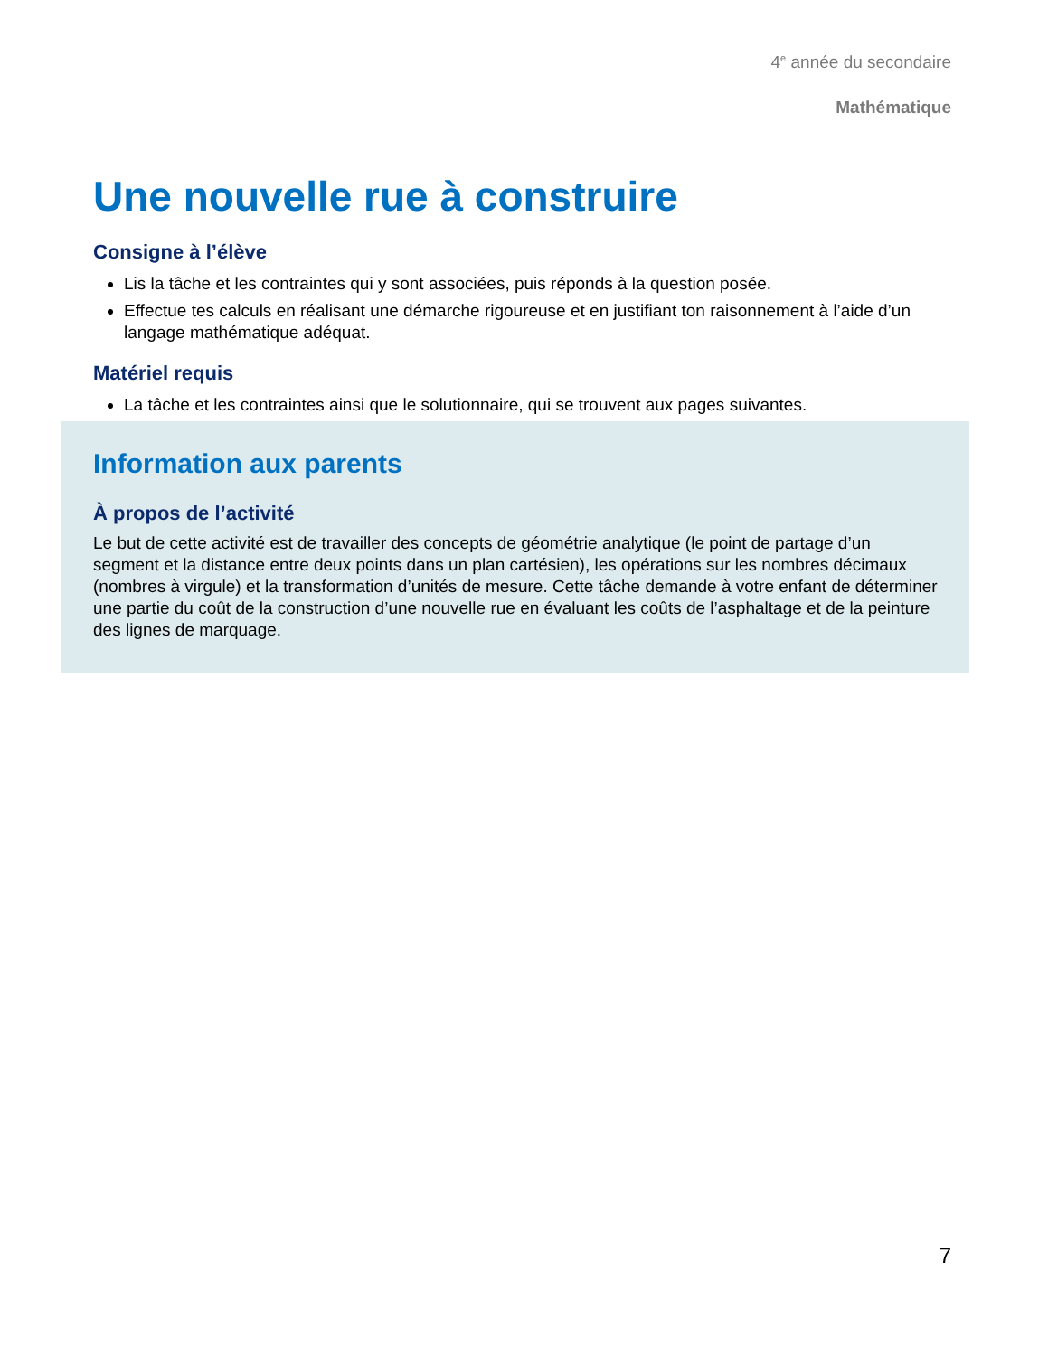4<sup>e</sup> année du secondaire
Mathématique
Une nouvelle rue à construire
Consigne à l’élève
Lis la tâche et les contraintes qui y sont associées, puis réponds à la question posée.
Effectue tes calculs en réalisant une démarche rigoureuse et en justifiant ton raisonnement à l’aide d’un langage mathématique adéquat.
Matériel requis
La tâche et les contraintes ainsi que le solutionnaire, qui se trouvent aux pages suivantes.
Information aux parents
À propos de l’activité
Le but de cette activité est de travailler des concepts de géométrie analytique (le point de partage d’un segment et la distance entre deux points dans un plan cartésien), les opérations sur les nombres décimaux (nombres à virgule) et la transformation d’unités de mesure. Cette tâche demande à votre enfant de déterminer une partie du coût de la construction d’une nouvelle rue en évaluant les coûts de l’asphaltage et de la peinture des lignes de marquage.
7